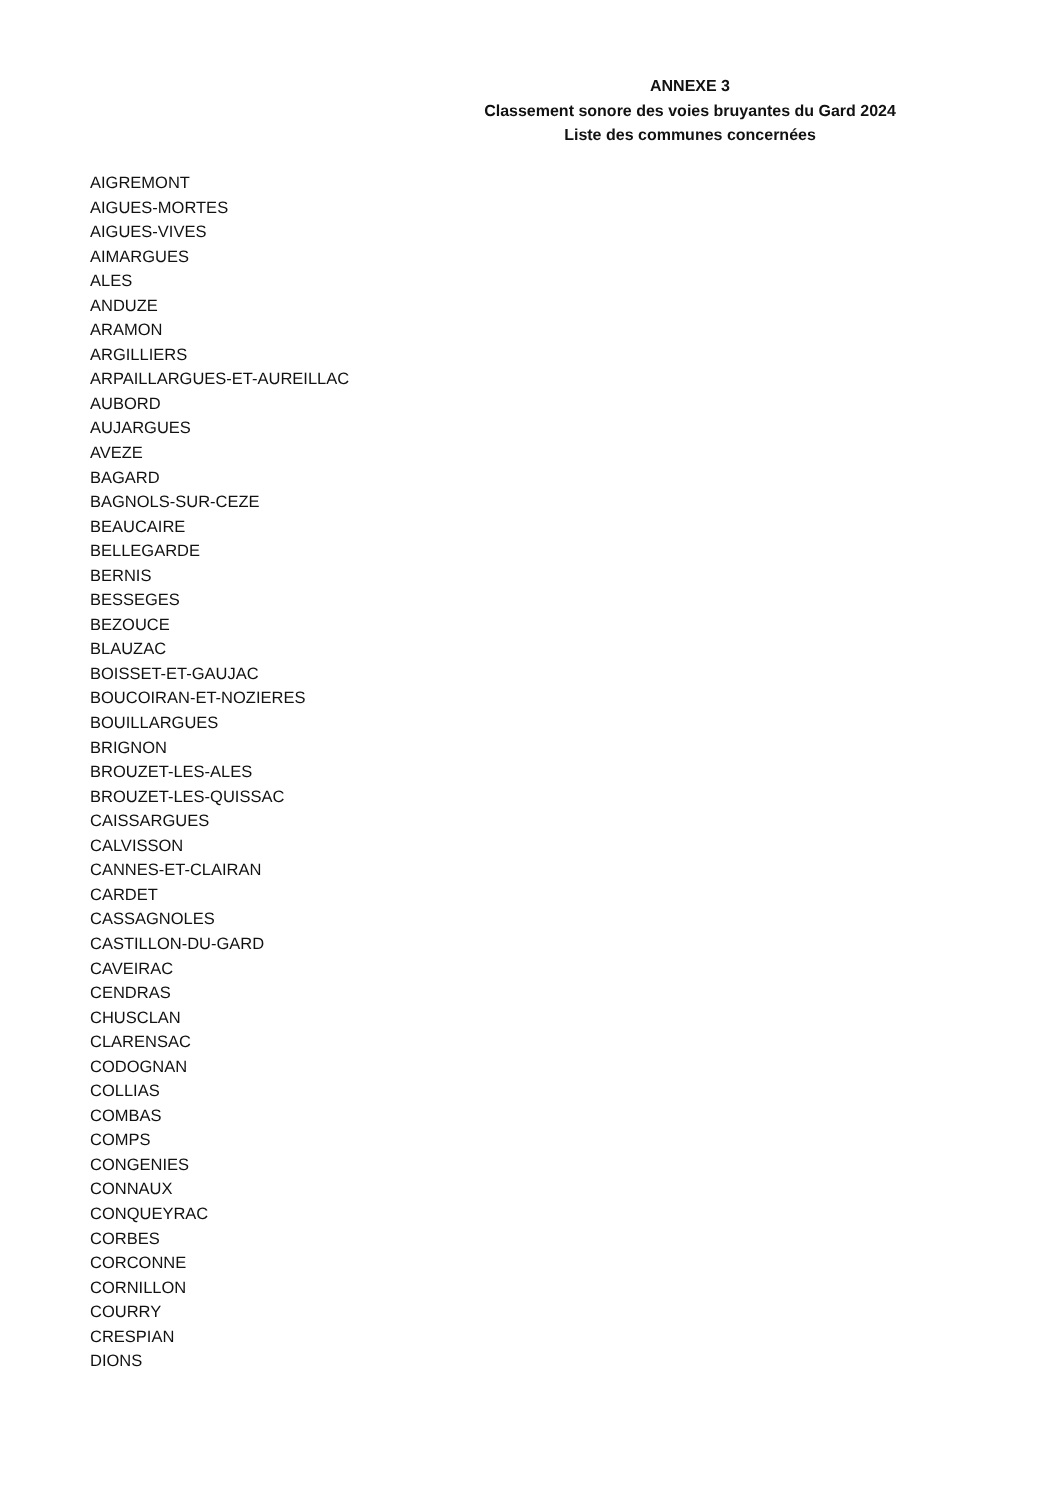ANNEXE 3
Classement sonore des voies bruyantes du Gard 2024
Liste des communes concernées
AIGREMONT
AIGUES-MORTES
AIGUES-VIVES
AIMARGUES
ALES
ANDUZE
ARAMON
ARGILLIERS
ARPAILLARGUES-ET-AUREILLAC
AUBORD
AUJARGUES
AVEZE
BAGARD
BAGNOLS-SUR-CEZE
BEAUCAIRE
BELLEGARDE
BERNIS
BESSEGES
BEZOUCE
BLAUZAC
BOISSET-ET-GAUJAC
BOUCOIRAN-ET-NOZIERES
BOUILLARGUES
BRIGNON
BROUZET-LES-ALES
BROUZET-LES-QUISSAC
CAISSARGUES
CALVISSON
CANNES-ET-CLAIRAN
CARDET
CASSAGNOLES
CASTILLON-DU-GARD
CAVEIRAC
CENDRAS
CHUSCLAN
CLARENSAC
CODOGNAN
COLLIAS
COMBAS
COMPS
CONGENIES
CONNAUX
CONQUEYRAC
CORBES
CORCONNE
CORNILLON
COURRY
CRESPIAN
DIONS